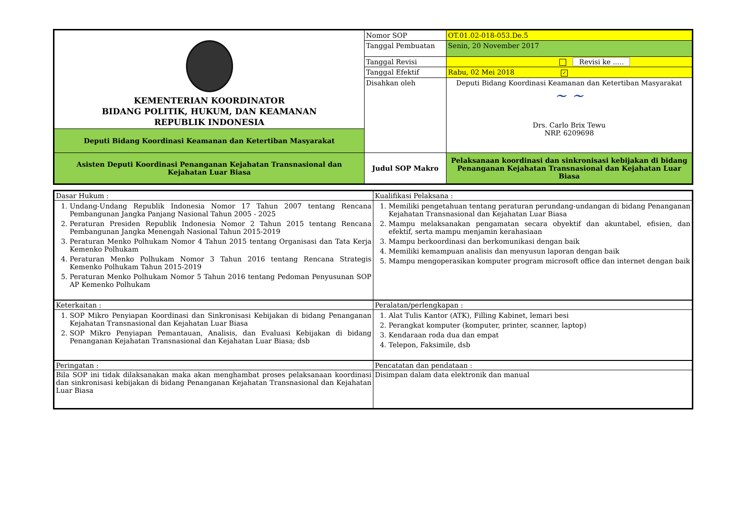| KEMENTERIAN KOORDINATOR BIDANG POLITIK, HUKUM, DAN KEAMANAN REPUBLIK INDONESIA | Nomor SOP | OT.01.02-018-053.De.5 |
| | Tanggal Pembuatan | Senin, 20 November 2017 |
| | Tanggal Revisi | Revisi ke ..... |
| | Tanggal Efektif | Rabu, 02 Mei 2018 ✓ |
| | Disahkan oleh | Deputi Bidang Koordinasi Keamanan dan Ketertiban Masyarakat ~ ~ Drs. Carlo Brix Tewu NRP. 6209698 |
| Deputi Bidang Koordinasi Keamanan dan Ketertiban Masyarakat | | |
| Asisten Deputi Koordinasi Penanganan Kejahatan Transnasional dan Kejahatan Luar Biasa | Judul SOP Makro | Pelaksanaan koordinasi dan sinkronisasi kebijakan di bidang Penanganan Kejahatan Transnasional dan Kejahatan Luar Biasa |
| Dasar Hukum : | Kualifikasi Pelaksana : |
| 1. Undang-Undang Republik Indonesia Nomor 17 Tahun 2007 tentang Rencana Pembangunan Jangka Panjang Nasional Tahun 2005 - 2025 2. Peraturan Presiden Republik Indonesia Nomor 2 Tahun 2015 tentang Rencana Pembangunan Jangka Menengah Nasional Tahun 2015-2019 3. Peraturan Menko Polhukam Nomor 4 Tahun 2015 tentang Organisasi dan Tata Kerja Kemenko Polhukam 4. Peraturan Menko Polhukam Nomor 3 Tahun 2016 tentang Rencana Strategis Kemenko Polhukam Tahun 2015-2019 5. Peraturan Menko Polhukam Nomor 5 Tahun 2016 tentang Pedoman Penyusunan SOP AP Kemenko Polhukam | 1. Memiliki pengetahuan tentang peraturan perundang-undangan di bidang Penanganan Kejahatan Transnasional dan Kejahatan Luar Biasa 2. Mampu melaksanakan pengamatan secara obyektif dan akuntabel, efisien, dan efektif, serta mampu menjamin kerahasiaan 3. Mampu berkoordinasi dan berkomunikasi dengan baik 4. Memiliki kemampuan analisis dan menyusun laporan dengan baik 5. Mampu mengoperasikan komputer program microsoft office dan internet dengan baik |
| Keterkaitan : | Peralatan/perlengkapan : |
| 1. SOP Mikro Penyiapan Koordinasi dan Sinkronisasi Kebijakan di bidang Penanganan Kejahatan Transnasional dan Kejahatan Luar Biasa 2. SOP Mikro Penyiapan Pemantauan, Analisis, dan Evaluasi Kebijakan di bidang Penanganan Kejahatan Transnasional dan Kejahatan Luar Biasa; dsb | 1. Alat Tulis Kantor (ATK), Filling Kabinet, lemari besi 2. Perangkat komputer (komputer, printer, scanner, laptop) 3. Kendaraan roda dua dan empat 4. Telepon, Faksimile, dsb |
| Peringatan : | Pencatatan dan pendataan : |
| Bila SOP ini tidak dilaksanakan maka akan menghambat proses pelaksanaan koordinasi dan sinkronisasi kebijakan di bidang Penanganan Kejahatan Transnasional dan Kejahatan Luar Biasa | Disimpan dalam data elektronik dan manual |